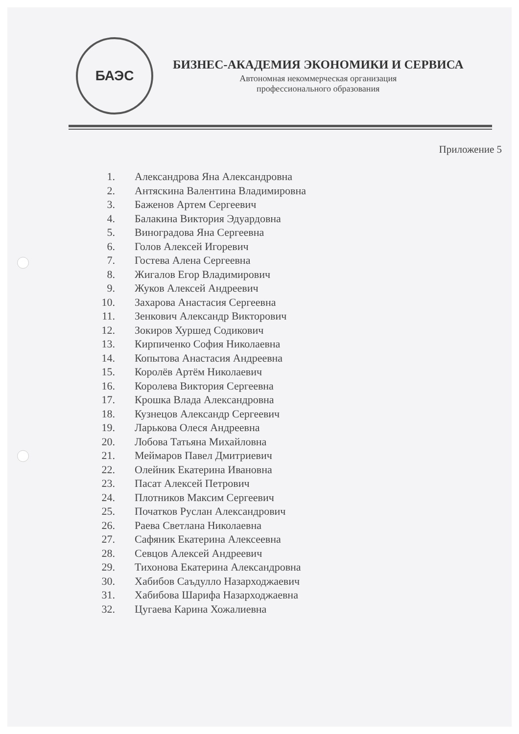БАЭС
БИЗНЕС-АКАДЕМИЯ ЭКОНОМИКИ И СЕРВИСА
Автономная некоммерческая организация
профессионального образования
Приложение 5
1. Александрова Яна Александровна
2. Антяскина Валентина Владимировна
3. Баженов Артем Сергеевич
4. Балакина Виктория Эдуардовна
5. Виноградова Яна Сергеевна
6. Голов Алексей Игоревич
7. Гостева Алена Сергеевна
8. Жигалов Егор Владимирович
9. Жуков Алексей Андреевич
10. Захарова Анастасия Сергеевна
11. Зенкович Александр Викторович
12. Зокиров Хуршед Содикович
13. Кирпиченко София Николаевна
14. Копытова Анастасия Андреевна
15. Королёв Артём Николаевич
16. Королева Виктория Сергеевна
17. Крошка Влада Александровна
18. Кузнецов Александр Сергеевич
19. Ларькова Олеся Андреевна
20. Лобова Татьяна Михайловна
21. Меймаров Павел Дмитриевич
22. Олейник Екатерина Ивановна
23. Пасат Алексей Петрович
24. Плотников Максим Сергеевич
25. Початков Руслан Александрович
26. Раева Светлана Николаевна
27. Сафяник Екатерина Алексеевна
28. Севцов Алексей Андреевич
29. Тихонова Екатерина Александровна
30. Хабибов Саъдулло Назарходжаевич
31. Хабибова Шарифа Назарходжаевна
32. Цугаева Карина Хожалиевна